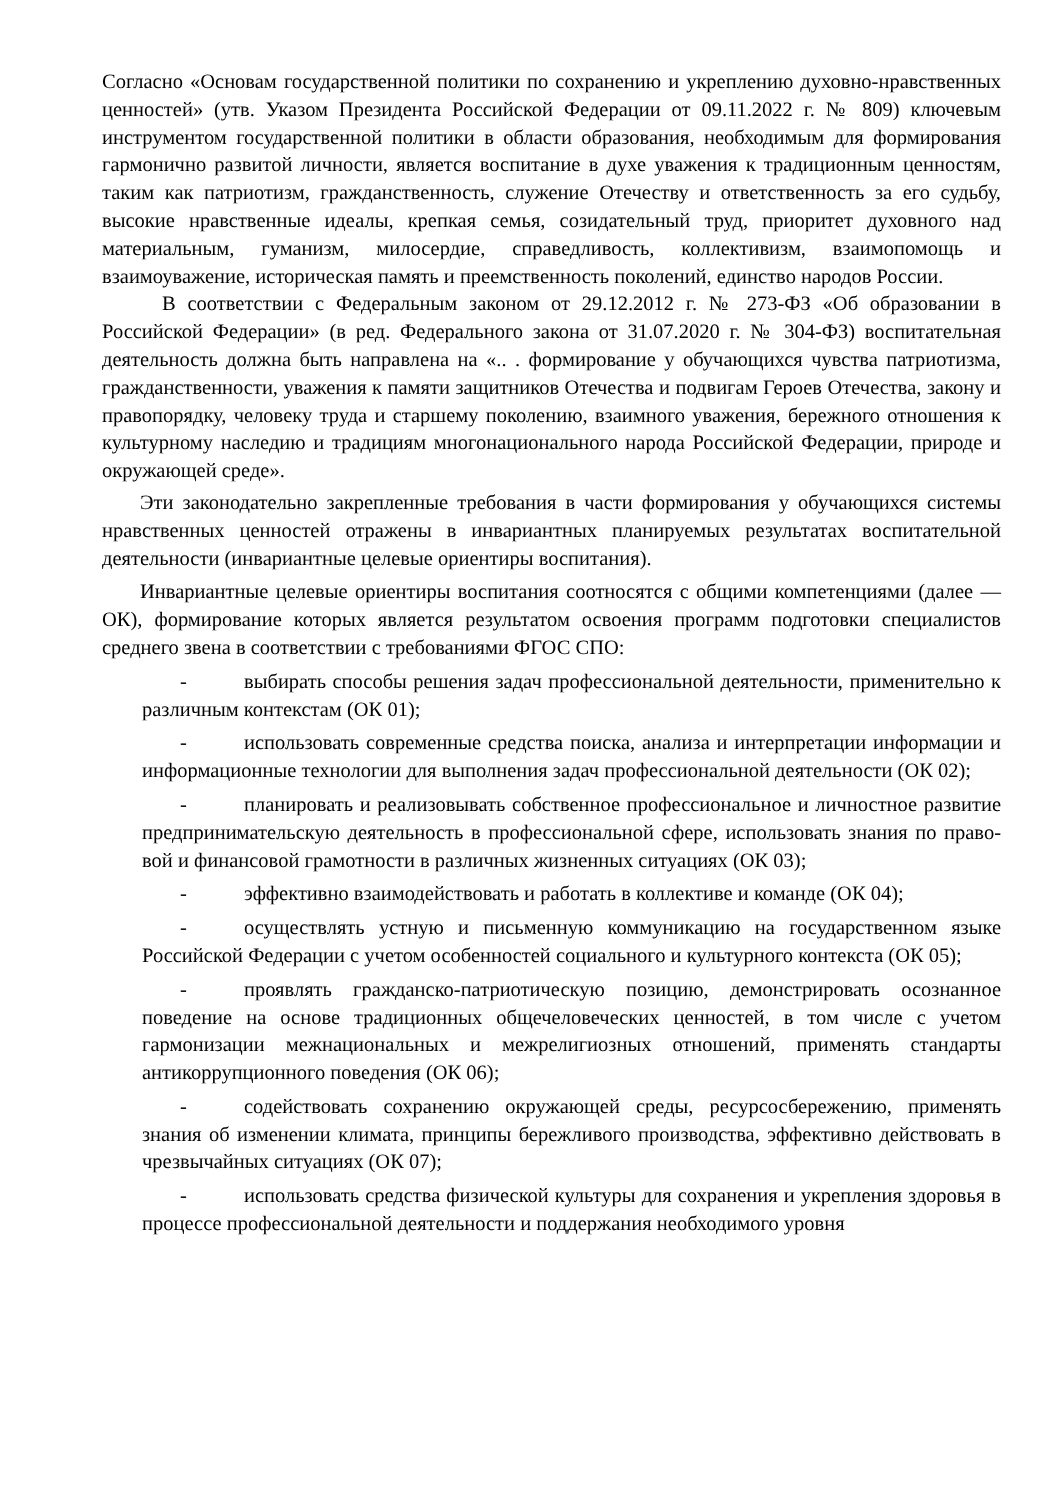Согласно «Основам государственной политики по сохранению и укреплению духовно-нравственных ценностей» (утв. Указом Президента Российской Федерации от 09.11.2022 г. № 809) ключевым инструментом государственной политики в области образования, необходимым для формирования гармонично развитой личности, является воспитание в духе уважения к традиционным ценностям, таким как патриотизм, гражданственность, служение Отечеству и ответственность за его судьбу, высокие нравственные идеалы, крепкая семья, созидательный труд, приоритет духовного над материальным, гуманизм, милосердие, справедливость, коллективизм, взаимопомощь и взаимоуважение, историческая память и преемственность поколений, единство народов России.
В соответствии с Федеральным законом от 29.12.2012 г. № 273-ФЗ «Об образовании в Российской Федерации» (в ред. Федерального закона от 31.07.2020 г. № 304-ФЗ) воспитательная деятельность должна быть направлена на «.. . формирование у обучающихся чувства патриотизма, гражданственности, уважения к памяти защитников Отечества и подвигам Героев Отечества, закону и правопорядку, человеку труда и старшему поколению, взаимного уважения, бережного отношения к культурному наследию и традициям многонационального народа Российской Федерации, природе и окружающей среде».
Эти законодательно закрепленные требования в части формирования у обучающихся системы нравственных ценностей отражены в инвариантных планируемых результатах воспитательной деятельности (инвариантные целевые ориентиры воспитания).
Инвариантные целевые ориентиры воспитания соотносятся с общими компетенциями (далее — ОК), формирование которых является результатом освоения программ подготовки специалистов среднего звена в соответствии с требованиями ФГОС СПО:
- выбирать способы решения задач профессиональной деятельности, применительно к различным контекстам (ОК 01);
- использовать современные средства поиска, анализа и интерпретации информации и информационные технологии для выполнения задач профессиональной деятельности (ОК 02);
- планировать и реализовывать собственное профессиональное и личностное развитие предпринимательскую деятельность в профессиональной сфере, использовать знания по право- вой и финансовой грамотности в различных жизненных ситуациях (ОК 03);
- эффективно взаимодействовать и работать в коллективе и команде (ОК 04);
- осуществлять устную и письменную коммуникацию на государственном языке Российской Федерации с учетом особенностей социального и культурного контекста (ОК 05);
- проявлять гражданско-патриотическую позицию, демонстрировать осознанное поведение на основе традиционных общечеловеческих ценностей, в том числе с учетом гармонизации межнациональных и межрелигиозных отношений, применять стандарты антикоррупционного поведения (ОК 06);
- содействовать сохранению окружающей среды, ресурсосбережению, применять знания об изменении климата, принципы бережливого производства, эффективно действовать в чрезвычайных ситуациях (ОК 07);
- использовать средства физической культуры для сохранения и укрепления здоровья в процессе профессиональной деятельности и поддержания необходимого уровня